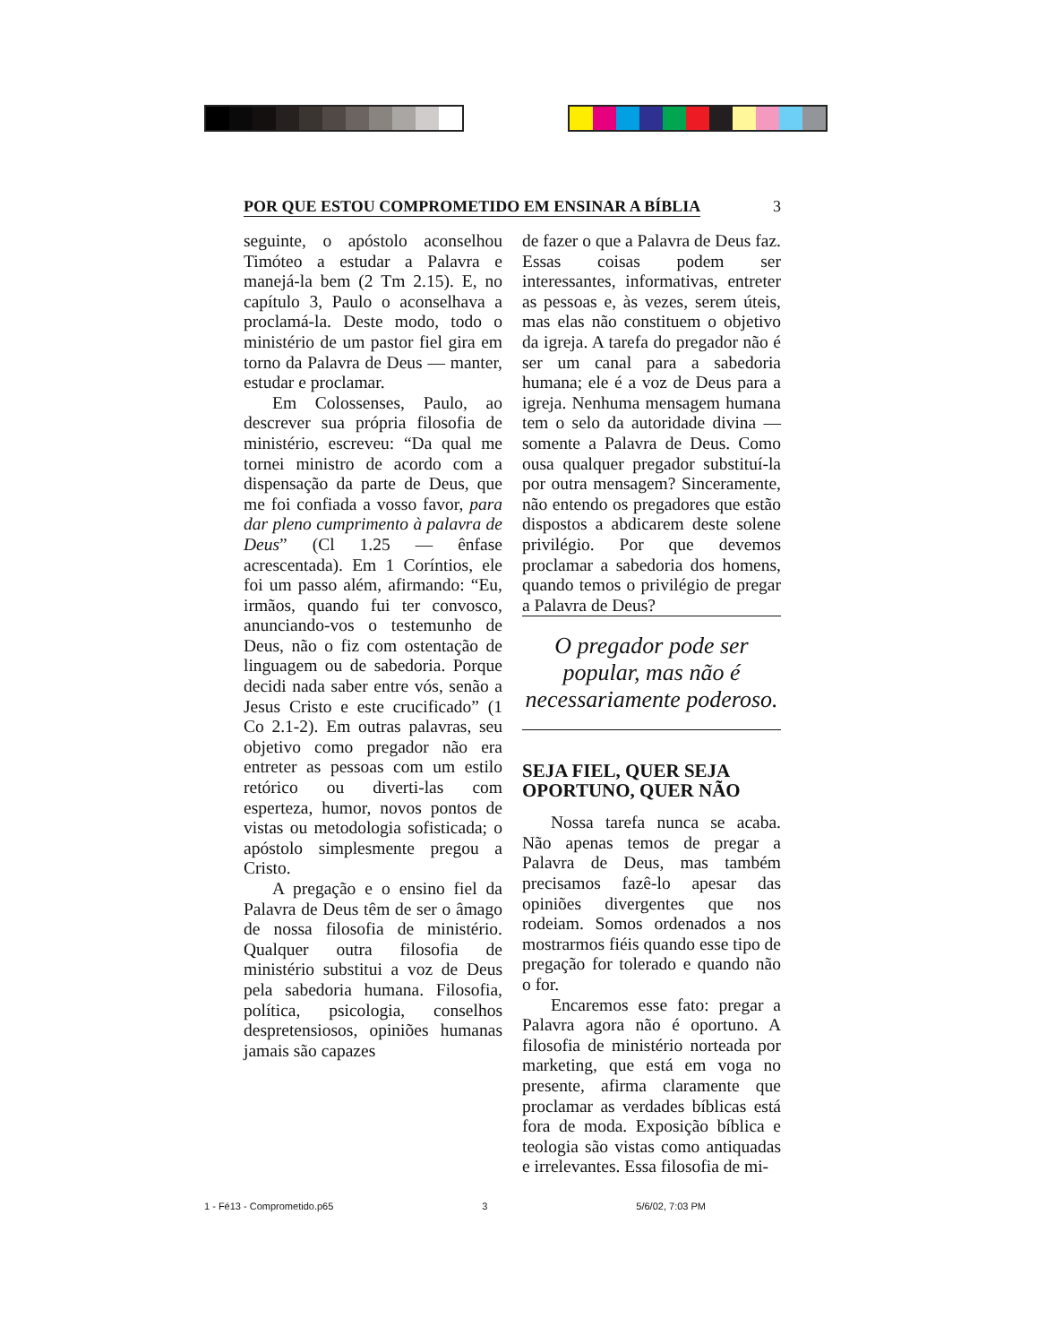POR QUE ESTOU COMPROMETIDO EM ENSINAR A BÍBLIA 3
seguinte, o apóstolo aconselhou Timóteo a estudar a Palavra e manejá-la bem (2 Tm 2.15). E, no capítulo 3, Paulo o aconselhava a proclamá-la. Deste modo, todo o ministério de um pastor fiel gira em torno da Palavra de Deus — manter, estudar e proclamar.
Em Colossenses, Paulo, ao descrever sua própria filosofia de ministério, escreveu: “Da qual me tornei ministro de acordo com a dispensação da parte de Deus, que me foi confiada a vosso favor, para dar pleno cumprimento à palavra de Deus” (Cl 1.25 — ênfase acrescentada). Em 1 Coríntios, ele foi um passo além, afirmando: “Eu, irmãos, quando fui ter convosco, anunciando-vos o testemunho de Deus, não o fiz com ostentação de linguagem ou de sabedoria. Porque decidi nada saber entre vós, senão a Jesus Cristo e este crucificado” (1 Co 2.1-2). Em outras palavras, seu objetivo como pregador não era entreter as pessoas com um estilo retórico ou diverti-las com esperteza, humor, novos pontos de vistas ou metodologia sofisticada; o apóstolo simplesmente pregou a Cristo.
A pregação e o ensino fiel da Palavra de Deus têm de ser o âmago de nossa filosofia de ministério. Qualquer outra filosofia de ministério substitui a voz de Deus pela sabedoria humana. Filosofia, política, psicologia, conselhos despretensiosos, opiniões humanas jamais são capazes
de fazer o que a Palavra de Deus faz. Essas coisas podem ser interessantes, informativas, entreter as pessoas e, às vezes, serem úteis, mas elas não constituem o objetivo da igreja. A tarefa do pregador não é ser um canal para a sabedoria humana; ele é a voz de Deus para a igreja. Nenhuma mensagem humana tem o selo da autoridade divina — somente a Palavra de Deus. Como ousa qualquer pregador substituí-la por outra mensagem? Sinceramente, não entendo os pregadores que estão dispostos a abdicarem deste solene privilégio. Por que devemos proclamar a sabedoria dos homens, quando temos o privilégio de pregar a Palavra de Deus?
O pregador pode ser popular, mas não é necessariamente poderoso.
SEJA FIEL, QUER SEJA OPORTUNO, QUER NÃO
Nossa tarefa nunca se acaba. Não apenas temos de pregar a Palavra de Deus, mas também precisamos fazê-lo apesar das opiniões divergentes que nos rodeiam. Somos ordenados a nos mostrarmos fiéis quando esse tipo de pregação for tolerado e quando não o for.
Encaremos esse fato: pregar a Palavra agora não é oportuno. A filosofia de ministério norteada por marketing, que está em voga no presente, afirma claramente que proclamar as verdades bíblicas está fora de moda. Exposição bíblica e teologia são vistas como antiquadas e irrelevantes. Essa filosofia de mi-
1 - Fé13 - Comprometido.p65 3 5/6/02, 7:03 PM